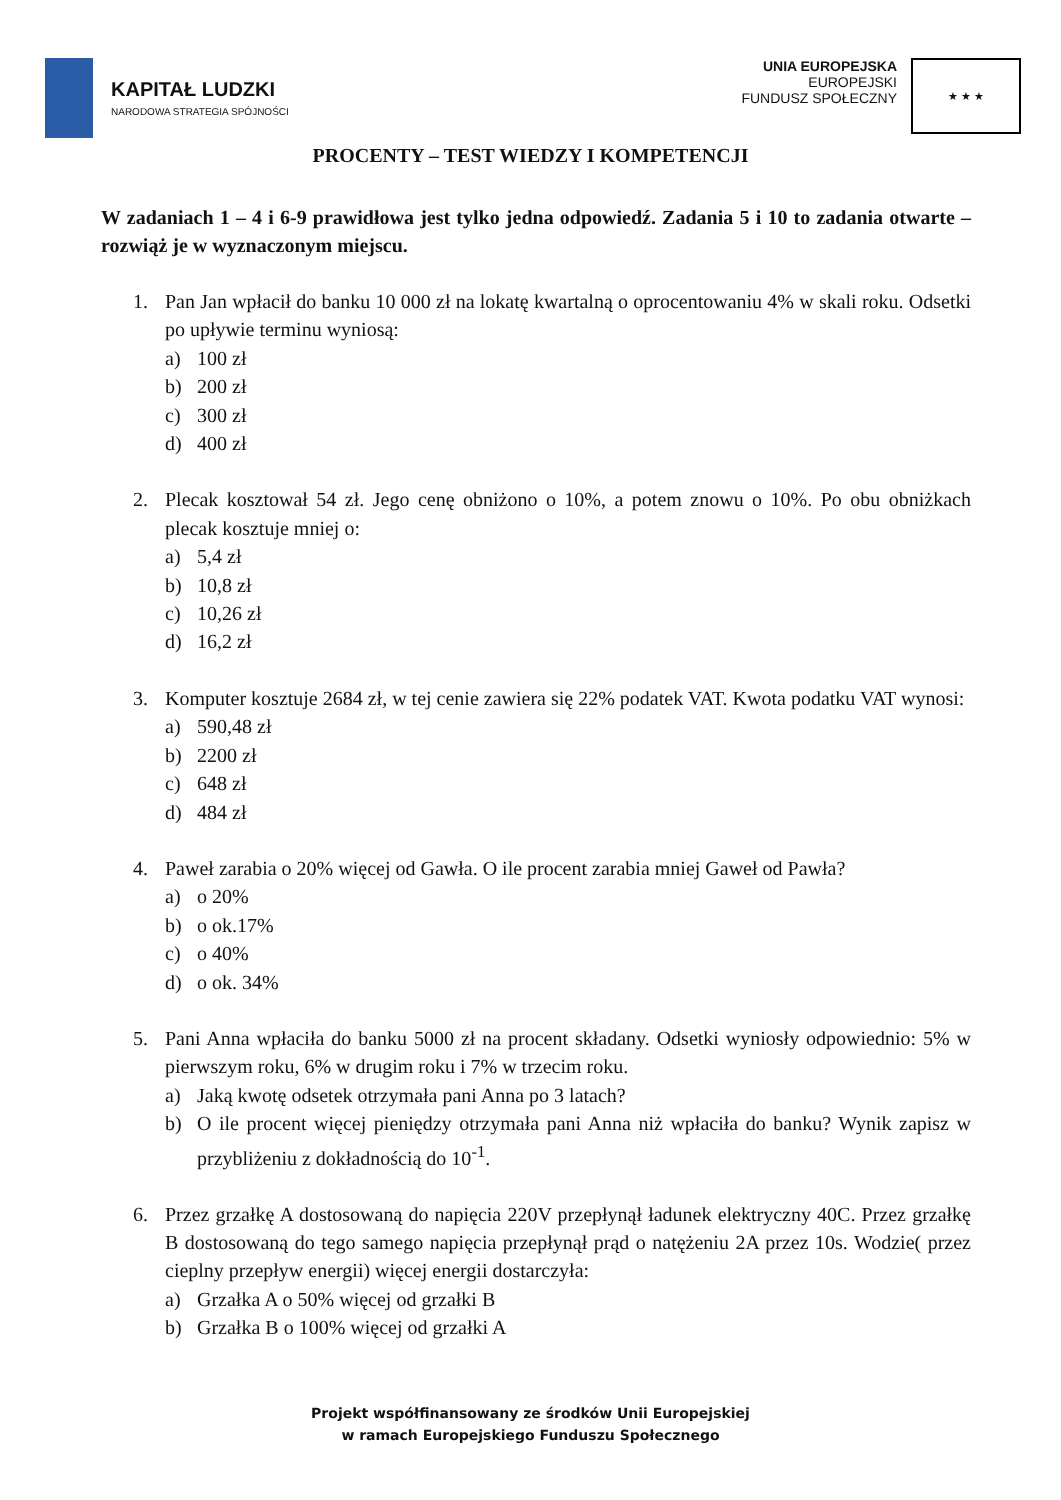KAPITAŁ LUDZKI
NARODOWA STRATEGIA SPÓJNOŚCI
UNIA EUROPEJSKA
EUROPEJSKI
FUNDUSZ SPOŁECZNY
★ ★ ★
PROCENTY – TEST WIEDZY I KOMPETENCJI
W zadaniach 1 – 4 i 6-9 prawidłowa jest tylko jedna odpowiedź. Zadania 5 i 10 to zadania otwarte – rozwiąż je w wyznaczonym miejscu.
1. Pan Jan wpłacił do banku 10 000 zł na lokatę kwartalną o oprocentowaniu 4% w skali roku. Odsetki po upływie terminu wyniosą:
a) 100 zł
b) 200 zł
c) 300 zł
d) 400 zł
2. Plecak kosztował 54 zł. Jego cenę obniżono o 10%, a potem znowu o 10%. Po obu obniżkach plecak kosztuje mniej o:
a) 5,4 zł
b) 10,8 zł
c) 10,26 zł
d) 16,2 zł
3. Komputer kosztuje 2684 zł, w tej cenie zawiera się 22% podatek VAT. Kwota podatku VAT wynosi:
a) 590,48 zł
b) 2200 zł
c) 648 zł
d) 484 zł
4. Paweł zarabia o 20% więcej od Gawła. O ile procent zarabia mniej Gaweł od Pawła?
a) o 20%
b) o ok.17%
c) o 40%
d) o ok. 34%
5. Pani Anna wpłaciła do banku 5000 zł na procent składany. Odsetki wyniosły odpowiednio: 5% w pierwszym roku, 6% w drugim roku i 7% w trzecim roku.
a) Jaką kwotę odsetek otrzymała pani Anna po 3 latach?
b) O ile procent więcej pieniędzy otrzymała pani Anna niż wpłaciła do banku? Wynik zapisz w przybliżeniu z dokładnością do 10<sup>-1</sup>.
6. Przez grzałkę A dostosowaną do napięcia 220V przepłynął ładunek elektryczny 40C. Przez grzałkę B dostosowaną do tego samego napięcia przepłynął prąd o natężeniu 2A przez 10s. Wodzie( przez cieplny przepływ energii) więcej energii dostarczyła:
a) Grzałka A o 50% więcej od grzałki B
b) Grzałka B o 100% więcej od grzałki A
Projekt współfinansowany ze środków Unii Europejskiej
w ramach Europejskiego Funduszu Społecznego